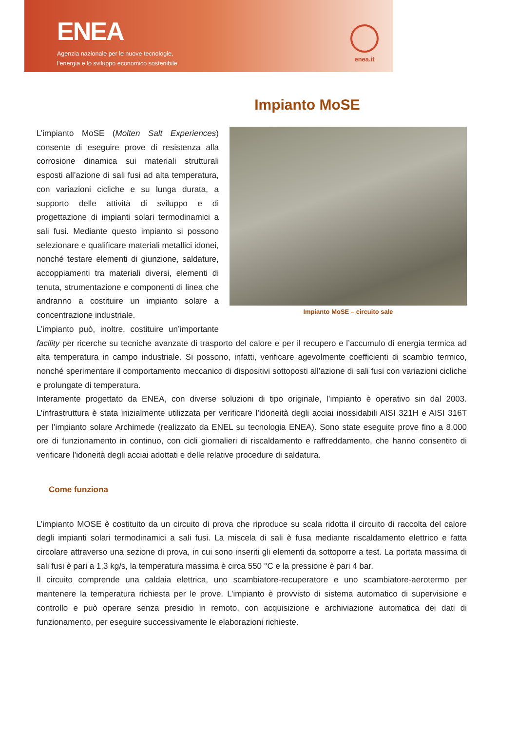ENEA
Agenzia nazionale per le nuove tecnologie,
l’energia e lo sviluppo economico sostenibile
enea.it
Impianto MoSE
Impianto MoSE – circuito sale
L’impianto MoSE (Molten Salt Experiences) consente di eseguire prove di resistenza alla corrosione dinamica sui materiali strutturali esposti all’azione di sali fusi ad alta temperatura, con variazioni cicliche e su lunga durata, a supporto delle attività di sviluppo e di progettazione di impianti solari termodinamici a sali fusi. Mediante questo impianto si possono selezionare e qualificare materiali metallici idonei, nonché testare elementi di giunzione, saldature, accoppiamenti tra materiali diversi, elementi di tenuta, strumentazione e componenti di linea che andranno a costituire un impianto solare a concentrazione industriale.
L’impianto può, inoltre, costituire un’importante facility per ricerche su tecniche avanzate di trasporto del calore e per il recupero e l’accumulo di energia termica ad alta temperatura in campo industriale. Si possono, infatti, verificare agevolmente coefficienti di scambio termico, nonché sperimentare il comportamento meccanico di dispositivi sottoposti all’azione di sali fusi con variazioni cicliche e prolungate di temperatura.
Interamente progettato da ENEA, con diverse soluzioni di tipo originale, l’impianto è operativo sin dal 2003. L’infrastruttura è stata inizialmente utilizzata per verificare l’idoneità degli acciai inossidabili AISI 321H e AISI 316T per l’impianto solare Archimede (realizzato da ENEL su tecnologia ENEA). Sono state eseguite prove fino a 8.000 ore di funzionamento in continuo, con cicli giornalieri di riscaldamento e raffreddamento, che hanno consentito di verificare l’idoneità degli acciai adottati e delle relative procedure di saldatura.
Come funziona
L’impianto MOSE è costituito da un circuito di prova che riproduce su scala ridotta il circuito di raccolta del calore degli impianti solari termodinamici a sali fusi. La miscela di sali è fusa mediante riscaldamento elettrico e fatta circolare attraverso una sezione di prova, in cui sono inseriti gli elementi da sottoporre a test. La portata massima di sali fusi è pari a 1,3 kg/s, la temperatura massima è circa 550 °C e la pressione è pari 4 bar.
Il circuito comprende una caldaia elettrica, uno scambiatore-recuperatore e uno scambiatore-aerotermo per mantenere la temperatura richiesta per le prove. L’impianto è provvisto di sistema automatico di supervisione e controllo e può operare senza presidio in remoto, con acquisizione e archiviazione automatica dei dati di funzionamento, per eseguire successivamente le elaborazioni richieste.